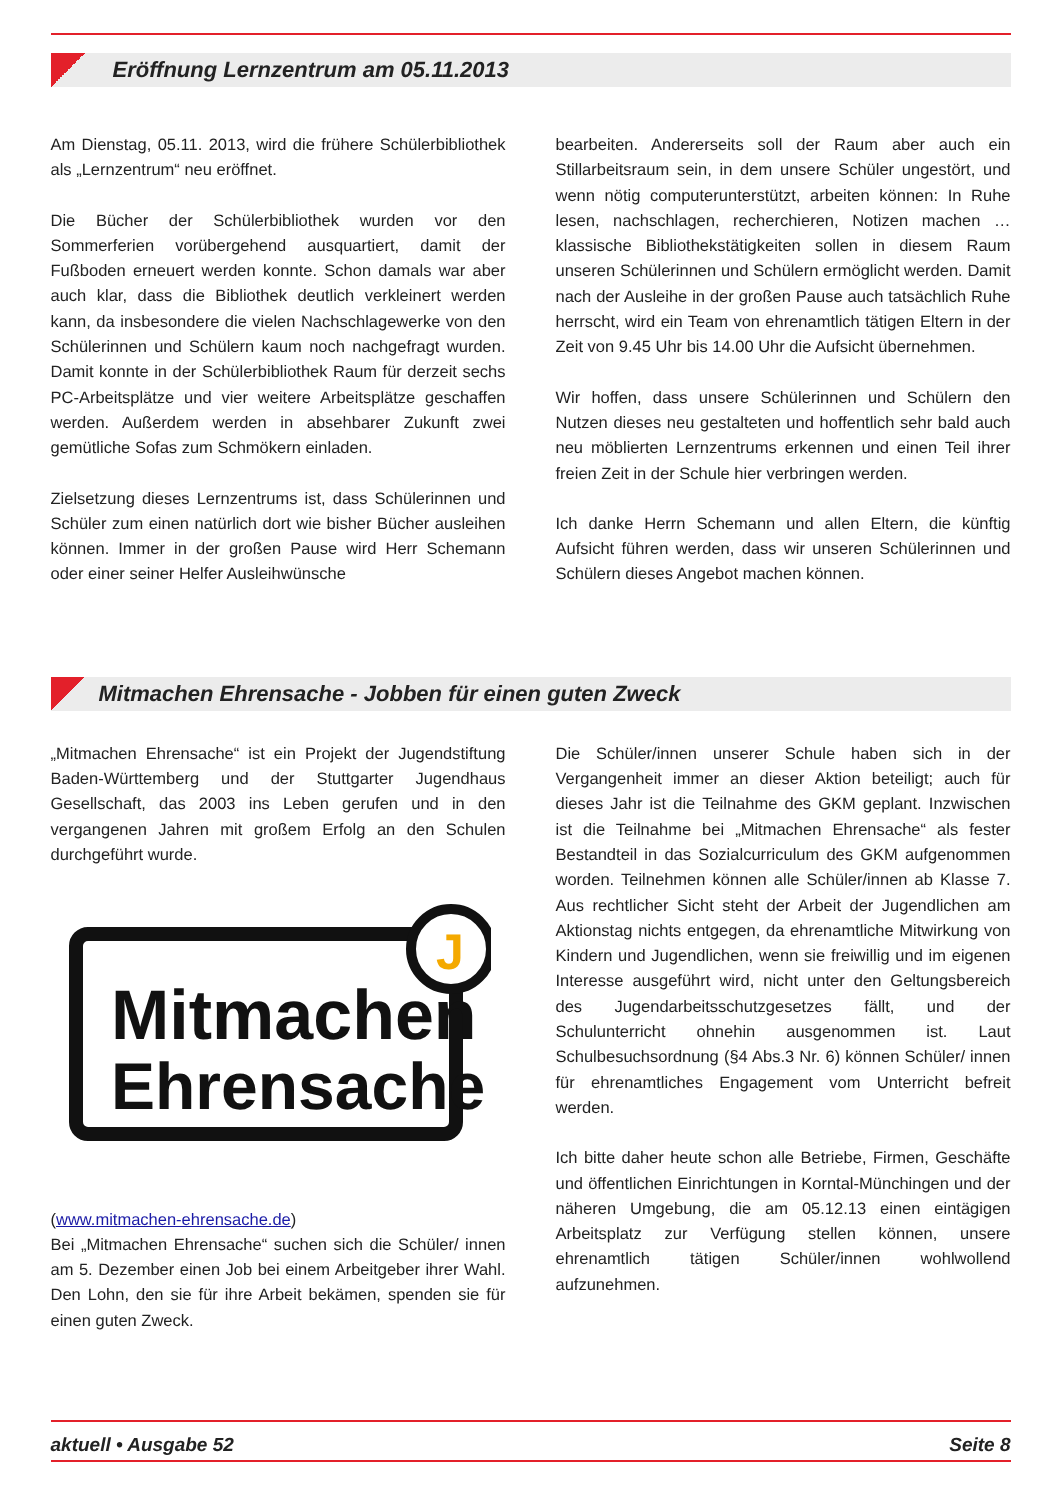Eröffnung Lernzentrum am 05.11.2013
Am Dienstag, 05.11. 2013, wird die frühere Schülerbibliothek als „Lernzentrum“ neu eröffnet.
Die Bücher der Schülerbibliothek wurden vor den Sommerferien vorübergehend ausquartiert, damit der Fußboden erneuert werden konnte. Schon damals war aber auch klar, dass die Bibliothek deutlich verkleinert werden kann, da insbesondere die vielen Nachschlagewerke von den Schülerinnen und Schülern kaum noch nachgefragt wurden. Damit konnte in der Schülerbibliothek Raum für derzeit sechs PC-Arbeitsplätze und vier weitere Arbeitsplätze geschaffen werden. Außerdem werden in absehbarer Zukunft zwei gemütliche Sofas zum Schmökern einladen.
Zielsetzung dieses Lernzentrums ist, dass Schülerinnen und Schüler zum einen natürlich dort wie bisher Bücher ausleihen können. Immer in der großen Pause wird Herr Schemann oder einer seiner Helfer Ausleihwünsche
bearbeiten. Andererseits soll der Raum aber auch ein Stillarbeitsraum sein, in dem unsere Schüler ungestört, und wenn nötig computerunterstützt, arbeiten können: In Ruhe lesen, nachschlagen, recherchieren, Notizen machen … klassische Bibliothekstätigkeiten sollen in diesem Raum unseren Schülerinnen und Schülern ermöglicht werden. Damit nach der Ausleihe in der großen Pause auch tatsächlich Ruhe herrscht, wird ein Team von ehrenamtlich tätigen Eltern in der Zeit von 9.45 Uhr bis 14.00 Uhr die Aufsicht übernehmen.
Wir hoffen, dass unsere Schülerinnen und Schülern den Nutzen dieses neu gestalteten und hoffentlich sehr bald auch neu möblierten Lernzentrums erkennen und einen Teil ihrer freien Zeit in der Schule hier verbringen werden.
Ich danke Herrn Schemann und allen Eltern, die künftig Aufsicht führen werden, dass wir unseren Schülerinnen und Schülern dieses Angebot machen können.
Mitmachen Ehrensache - Jobben für einen guten Zweck
„Mitmachen Ehrensache“ ist ein Projekt der Jugendstiftung Baden-Württemberg und der Stuttgarter Jugendhaus Gesellschaft, das 2003 ins Leben gerufen und in den vergangenen Jahren mit großem Erfolg an den Schulen durchgeführt wurde.
J
Mitmachen
Ehrensache
(www.mitmachen-ehrensache.de)
Bei „Mitmachen Ehrensache“ suchen sich die Schüler/ innen am 5. Dezember einen Job bei einem Arbeitgeber ihrer Wahl. Den Lohn, den sie für ihre Arbeit bekämen, spenden sie für einen guten Zweck.
Die Schüler/innen unserer Schule haben sich in der Vergangenheit immer an dieser Aktion beteiligt; auch für dieses Jahr ist die Teilnahme des GKM geplant. Inzwischen ist die Teilnahme bei „Mitmachen Ehrensache“ als fester Bestandteil in das Sozialcurriculum des GKM aufgenommen worden. Teilnehmen können alle Schüler/innen ab Klasse 7. Aus rechtlicher Sicht steht der Arbeit der Jugendlichen am Aktionstag nichts entgegen, da ehrenamtliche Mitwirkung von Kindern und Jugendlichen, wenn sie freiwillig und im eigenen Interesse ausgeführt wird, nicht unter den Geltungsbereich des Jugendarbeitsschutzgesetzes fällt, und der Schulunterricht ohnehin ausgenommen ist. Laut Schulbesuchsordnung (§4 Abs.3 Nr. 6) können Schüler/ innen für ehrenamtliches Engagement vom Unterricht befreit werden.
Ich bitte daher heute schon alle Betriebe, Firmen, Geschäfte und öffentlichen Einrichtungen in Korntal-Münchingen und der näheren Umgebung, die am 05.12.13 einen eintägigen Arbeitsplatz zur Verfügung stellen können, unsere ehrenamtlich tätigen Schüler/innen wohlwollend aufzunehmen.
aktuell • Ausgabe 52 Seite 8